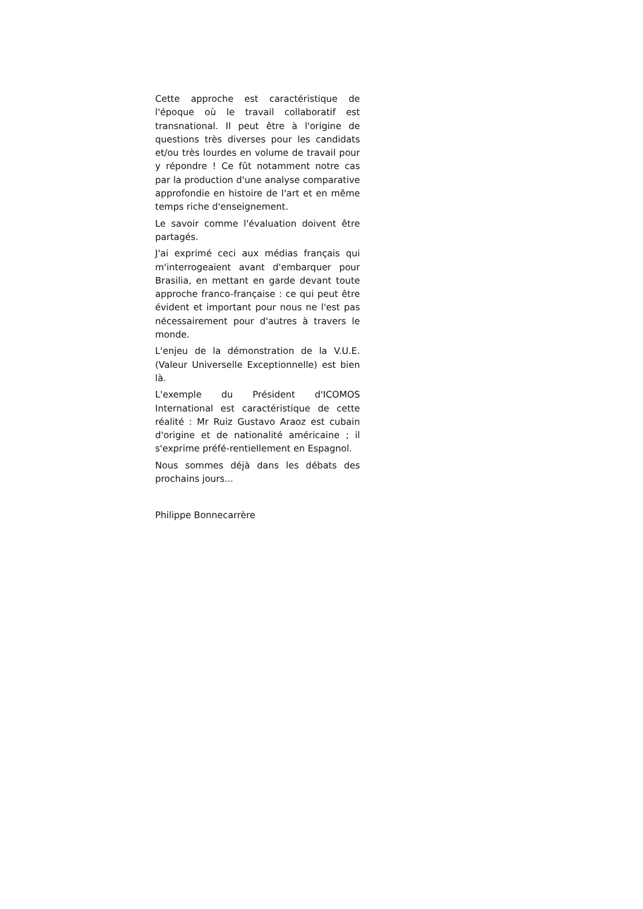Cette approche est caractéristique de l'époque où le travail collaboratif est transnational. Il peut être à l'origine de questions très diverses pour les candidats et/ou très lourdes en volume de travail pour y répondre ! Ce fût notamment notre cas par la production d'une analyse comparative approfondie en histoire de l'art et en même temps riche d'enseignement.
Le savoir comme l'évaluation doivent être partagés.
J'ai exprimé ceci aux médias français qui m'interrogeaient avant d'embarquer pour Brasilia, en mettant en garde devant toute approche franco-française : ce qui peut être évident et important pour nous ne l'est pas nécessairement pour d'autres à travers le monde.
L'enjeu de la démonstration de la V.U.E. (Valeur Universelle Exceptionnelle) est bien là.
L'exemple du Président d'ICOMOS International est caractéristique de cette réalité : Mr Ruiz Gustavo Araoz est cubain d'origine et de nationalité américaine ; il s'exprime préfé-rentiellement en Espagnol.
Nous sommes déjà dans les débats des prochains jours...
Philippe Bonnecarrère